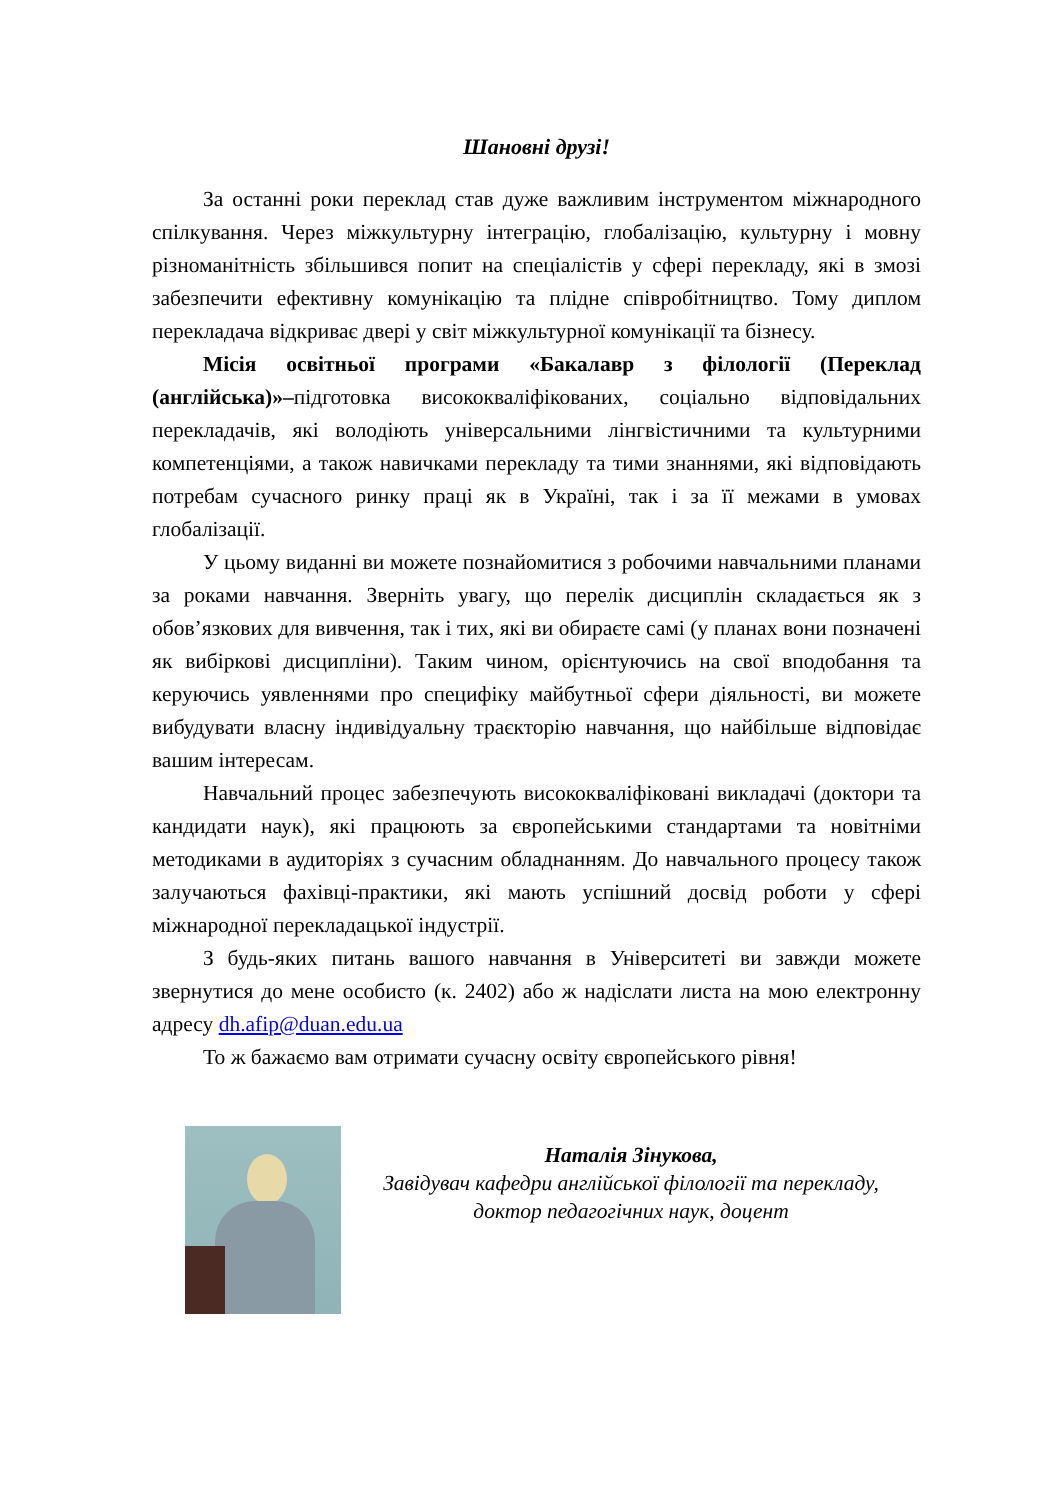Шановні друзі!
За останні роки переклад став дуже важливим інструментом міжнародного спілкування. Через міжкультурну інтеграцію, глобалізацію, культурну і мовну різноманітність збільшився попит на спеціалістів у сфері перекладу, які в змозі забезпечити ефективну комунікацію та плідне співробітництво. Тому диплом перекладача відкриває двері у світ міжкультурної комунікації та бізнесу.
Місія освітньої програми «Бакалавр з філології (Переклад (англійська)»–підготовка висококваліфікованих, соціально відповідальних перекладачів, які володіють універсальними лінгвістичними та культурними компетенціями, а також навичками перекладу та тими знаннями, які відповідають потребам сучасного ринку праці як в Україні, так і за її межами в умовах глобалізації.
У цьому виданні ви можете познайомитися з робочими навчальними планами за роками навчання. Зверніть увагу, що перелік дисциплін складається як з обов’язкових для вивчення, так і тих, які ви обираєте самі (у планах вони позначені як вибіркові дисципліни). Таким чином, орієнтуючись на свої вподобання та керуючись уявленнями про специфіку майбутньої сфери діяльності, ви можете вибудувати власну індивідуальну траєкторію навчання, що найбільше відповідає вашим інтересам.
Навчальний процес забезпечують висококваліфіковані викладачі (доктори та кандидати наук), які працюють за європейськими стандартами та новітніми методиками в аудиторіях з сучасним обладнанням. До навчального процесу також залучаються фахівці-практики, які мають успішний досвід роботи у сфері міжнародної перекладацької індустрії.
З будь-яких питань вашого навчання в Університеті ви завжди можете звернутися до мене особисто (к. 2402) або ж надіслати листа на мою електронну адресу dh.afip@duan.edu.ua
То ж бажаємо вам отримати сучасну освіту європейського рівня!
Наталія Зінукова,
Завідувач кафедри англійської філології та перекладу,
доктор педагогічних наук, доцент